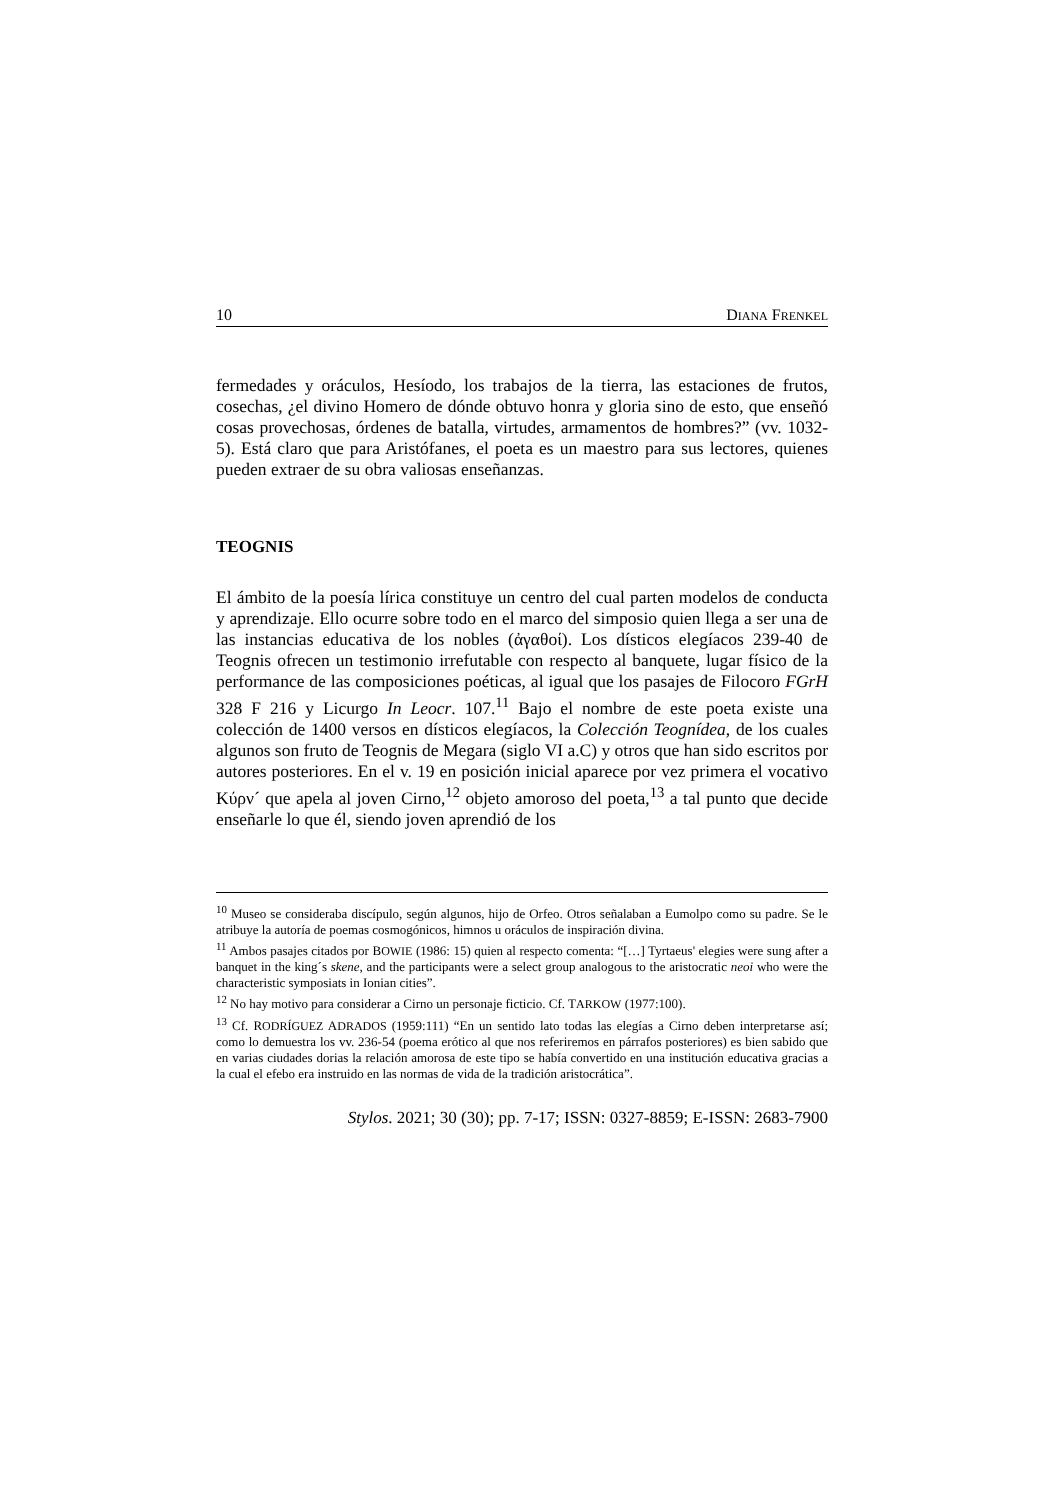10 DIANA FRENKEL
fermedades y oráculos, Hesíodo, los trabajos de la tierra, las estaciones de frutos, cosechas, ¿el divino Homero de dónde obtuvo honra y gloria sino de esto, que enseñó cosas provechosas, órdenes de batalla, virtudes, armamentos de hombres?” (vv. 1032-5). Está claro que para Aristófanes, el poeta es un maestro para sus lectores, quienes pueden extraer de su obra valiosas enseñanzas.
TEOGNIS
El ámbito de la poesía lírica constituye un centro del cual parten modelos de conducta y aprendizaje. Ello ocurre sobre todo en el marco del simposio quien llega a ser una de las instancias educativa de los nobles (ἀγαθοί). Los dísticos elegíacos 239-40 de Teognis ofrecen un testimonio irrefutable con respecto al banquete, lugar físico de la performance de las composiciones poéticas, al igual que los pasajes de Filocoro FGrH 328 F 216 y Licurgo In Leocr. 107.<sup>11</sup> Bajo el nombre de este poeta existe una colección de 1400 versos en dísticos elegíacos, la Colección Teognídea, de los cuales algunos son fruto de Teognis de Megara (siglo VI a.C) y otros que han sido escritos por autores posteriores. En el v. 19 en posición inicial aparece por vez primera el vocativo Κύρν´ que apela al joven Cirno,<sup>12</sup> objeto amoroso del poeta,<sup>13</sup> a tal punto que decide enseñarle lo que él, siendo joven aprendió de los
<sup>10</sup> Museo se consideraba discípulo, según algunos, hijo de Orfeo. Otros señalaban a Eumolpo como su padre. Se le atribuye la autoría de poemas cosmogónicos, himnos u oráculos de inspiración divina.
<sup>11</sup> Ambos pasajes citados por BOWIE (1986: 15) quien al respecto comenta: “[…] Tyrtaeus' elegies were sung after a banquet in the king´s skene, and the participants were a select group analogous to the aristocratic neoi who were the characteristic symposiats in Ionian cities”.
<sup>12</sup> No hay motivo para considerar a Cirno un personaje ficticio. Cf. TARKOW (1977:100).
<sup>13</sup> Cf. RODRÍGUEZ ADRADOS (1959:111) “En un sentido lato todas las elegías a Cirno deben interpretarse así; como lo demuestra los vv. 236-54 (poema erótico al que nos referiremos en párrafos posteriores) es bien sabido que en varias ciudades dorias la relación amorosa de este tipo se había convertido en una institución educativa gracias a la cual el efebo era instruido en las normas de vida de la tradición aristocrática”.
Stylos. 2021; 30 (30); pp. 7-17; ISSN: 0327-8859; E-ISSN: 2683-7900